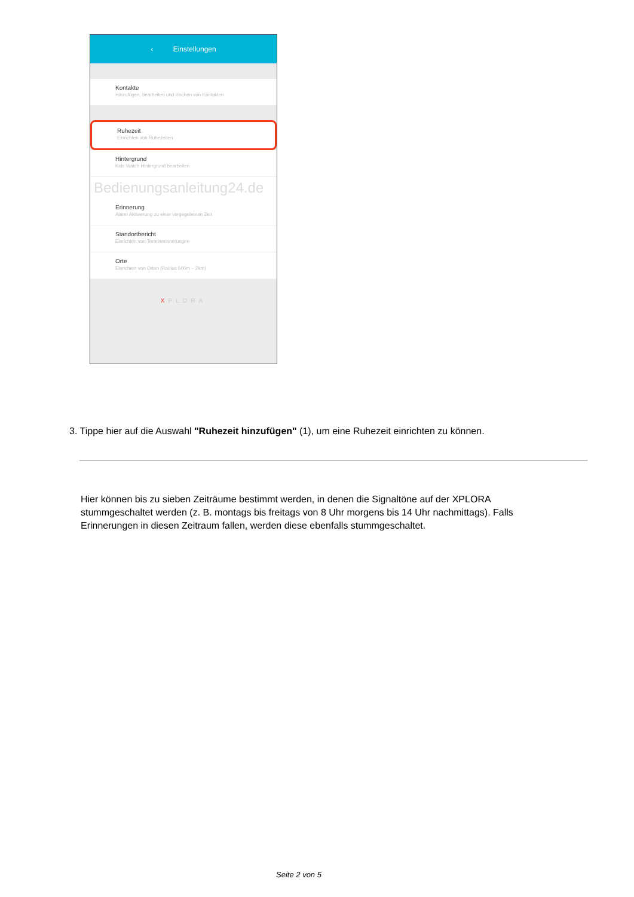‹ Einstellungen
Kontakte
Hinzufügen, bearbeiten und löschen von Kontakten
Ruhezeit
Einrichten von Ruhezeiten
Hintergrund
Kids Watch Hintergrund bearbeiten
Bedienungsanleitung24.de
Erinnerung
Alarm Aktivierung zu einer vorgegebenen Zeit
Standortbericht
Einrichten von Terminerinnerungen
Orte
Einrichten von Orten (Radius 500m – 2km)
XPLORA
3. Tippe hier auf die Auswahl "Ruhezeit hinzufügen" (1), um eine Ruhezeit einrichten zu können.
Hier können bis zu sieben Zeiträume bestimmt werden, in denen die Signaltöne auf der XPLORA stummgeschaltet werden (z. B. montags bis freitags von 8 Uhr morgens bis 14 Uhr nachmittags). Falls Erinnerungen in diesen Zeitraum fallen, werden diese ebenfalls stummgeschaltet.
Seite 2 von 5